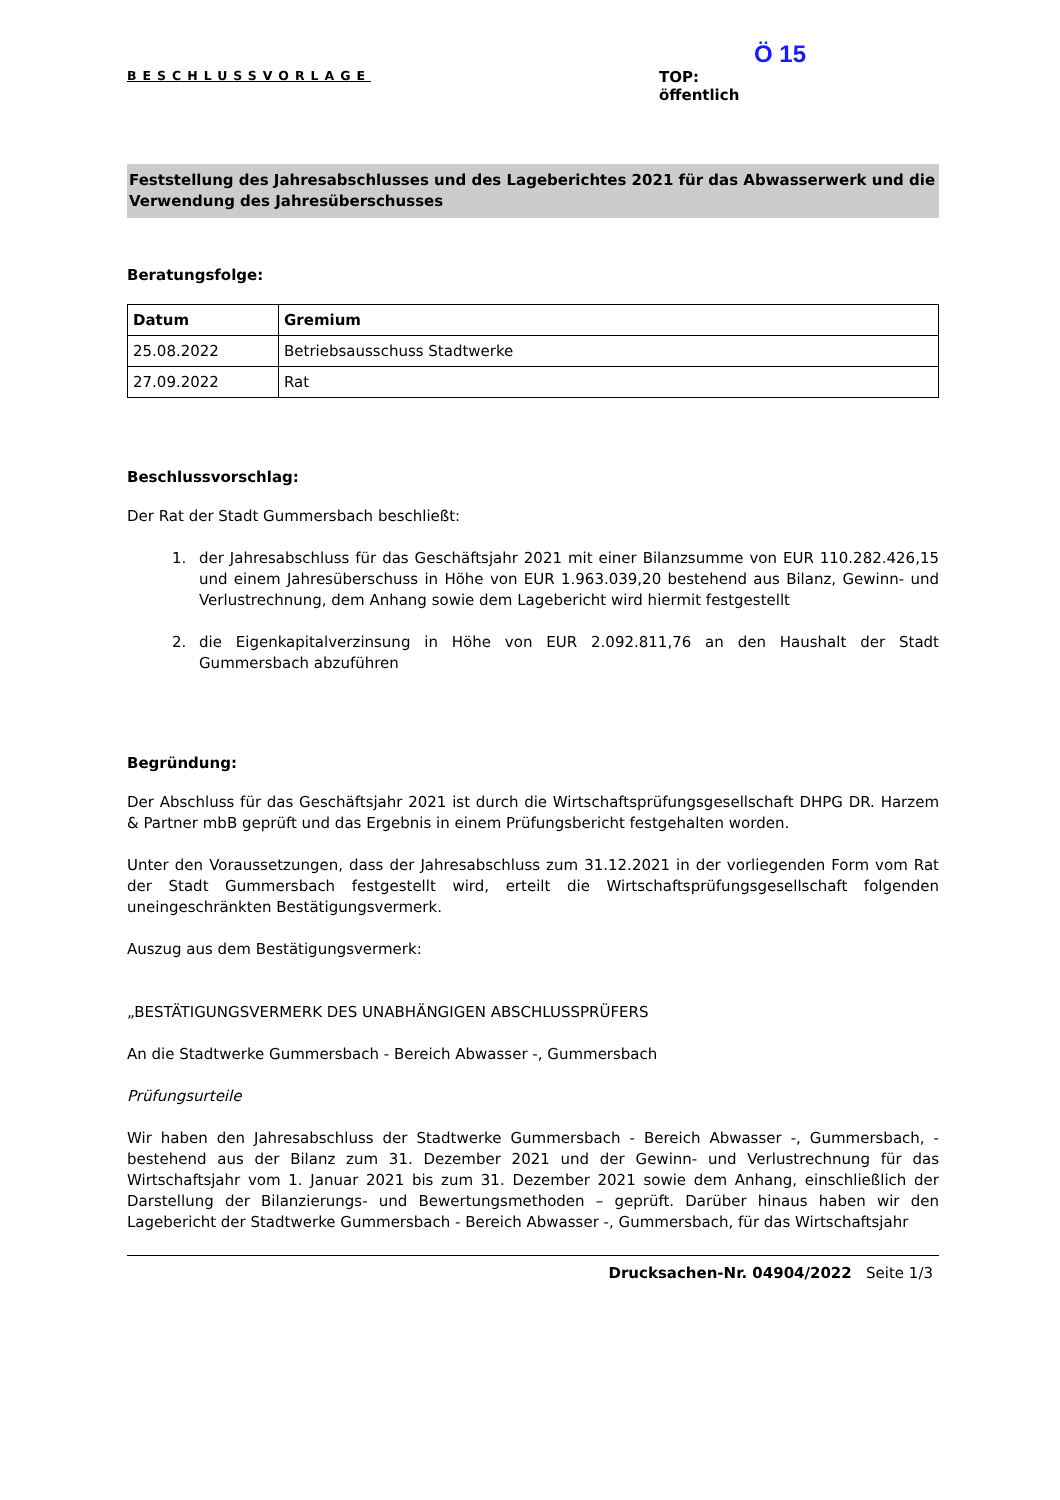BESCHLUSSVORLAGE
Ö 15
TOP:
öffentlich
Feststellung des Jahresabschlusses und des Lageberichtes 2021 für das Abwasserwerk und die Verwendung des Jahresüberschusses
Beratungsfolge:
| Datum | Gremium |
| --- | --- |
| 25.08.2022 | Betriebsausschuss Stadtwerke |
| 27.09.2022 | Rat |
Beschlussvorschlag:
Der Rat der Stadt Gummersbach beschließt:
1. der Jahresabschluss für das Geschäftsjahr 2021 mit einer Bilanzsumme von EUR 110.282.426,15 und einem Jahresüberschuss in Höhe von EUR 1.963.039,20 bestehend aus Bilanz, Gewinn- und Verlustrechnung, dem Anhang sowie dem Lagebericht wird hiermit festgestellt
2. die Eigenkapitalverzinsung in Höhe von EUR 2.092.811,76 an den Haushalt der Stadt Gummersbach abzuführen
Begründung:
Der Abschluss für das Geschäftsjahr 2021 ist durch die Wirtschaftsprüfungsgesellschaft DHPG DR. Harzem & Partner mbB geprüft und das Ergebnis in einem Prüfungsbericht festgehalten worden.
Unter den Voraussetzungen, dass der Jahresabschluss zum 31.12.2021 in der vorliegenden Form vom Rat der Stadt Gummersbach festgestellt wird, erteilt die Wirtschaftsprüfungsgesellschaft folgenden uneingeschränkten Bestätigungsvermerk.
Auszug aus dem Bestätigungsvermerk:
„BESTÄTIGUNGSVERMERK DES UNABHÄNGIGEN ABSCHLUSSPRÜFERS
An die Stadtwerke Gummersbach - Bereich Abwasser -, Gummersbach
Prüfungsurteile
Wir haben den Jahresabschluss der Stadtwerke Gummersbach - Bereich Abwasser -, Gummersbach, - bestehend aus der Bilanz zum 31. Dezember 2021 und der Gewinn- und Verlustrechnung für das Wirtschaftsjahr vom 1. Januar 2021 bis zum 31. Dezember 2021 sowie dem Anhang, einschließlich der Darstellung der Bilanzierungs- und Bewertungsmethoden – geprüft. Darüber hinaus haben wir den Lagebericht der Stadtwerke Gummersbach - Bereich Abwasser -, Gummersbach, für das Wirtschaftsjahr
Drucksachen-Nr. 04904/2022 Seite 1/3